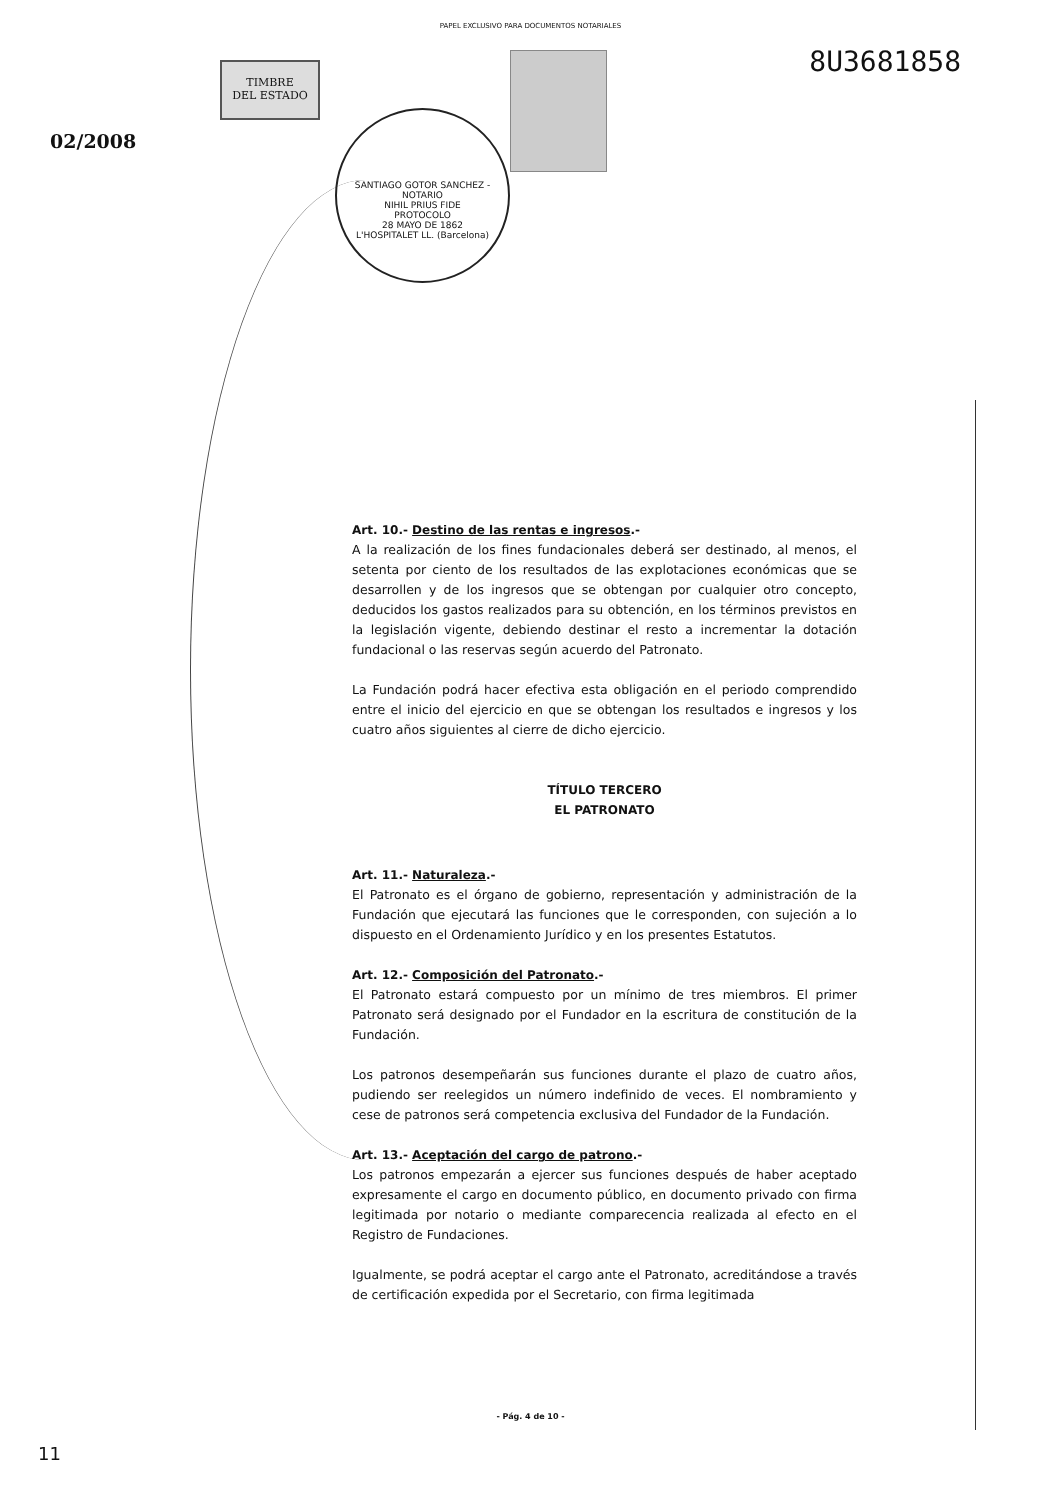PAPEL EXCLUSIVO PARA DOCUMENTOS NOTARIALES
8U3681858
TIMBRE
DEL ESTADO
02/2008
SANTIAGO GOTOR SANCHEZ - NOTARIO
NIHIL PRIUS FIDE
PROTOCOLO
28 MAYO DE 1862
L'HOSPITALET LL. (Barcelona)
Art. 10.- Destino de las rentas e ingresos.-
A la realización de los fines fundacionales deberá ser destinado, al menos, el setenta por ciento de los resultados de las explotaciones económicas que se desarrollen y de los ingresos que se obtengan por cualquier otro concepto, deducidos los gastos realizados para su obtención, en los términos previstos en la legislación vigente, debiendo destinar el resto a incrementar la dotación fundacional o las reservas según acuerdo del Patronato.
La Fundación podrá hacer efectiva esta obligación en el periodo comprendido entre el inicio del ejercicio en que se obtengan los resultados e ingresos y los cuatro años siguientes al cierre de dicho ejercicio.
TÍTULO TERCERO
EL PATRONATO
Art. 11.- Naturaleza.-
El Patronato es el órgano de gobierno, representación y administración de la Fundación que ejecutará las funciones que le corresponden, con sujeción a lo dispuesto en el Ordenamiento Jurídico y en los presentes Estatutos.
Art. 12.- Composición del Patronato.-
El Patronato estará compuesto por un mínimo de tres miembros. El primer Patronato será designado por el Fundador en la escritura de constitución de la Fundación.
Los patronos desempeñarán sus funciones durante el plazo de cuatro años, pudiendo ser reelegidos un número indefinido de veces. El nombramiento y cese de patronos será competencia exclusiva del Fundador de la Fundación.
Art. 13.- Aceptación del cargo de patrono.-
Los patronos empezarán a ejercer sus funciones después de haber aceptado expresamente el cargo en documento público, en documento privado con firma legitimada por notario o mediante comparecencia realizada al efecto en el Registro de Fundaciones.
Igualmente, se podrá aceptar el cargo ante el Patronato, acreditándose a través de certificación expedida por el Secretario, con firma legitimada
- Pág. 4 de 10 -
11